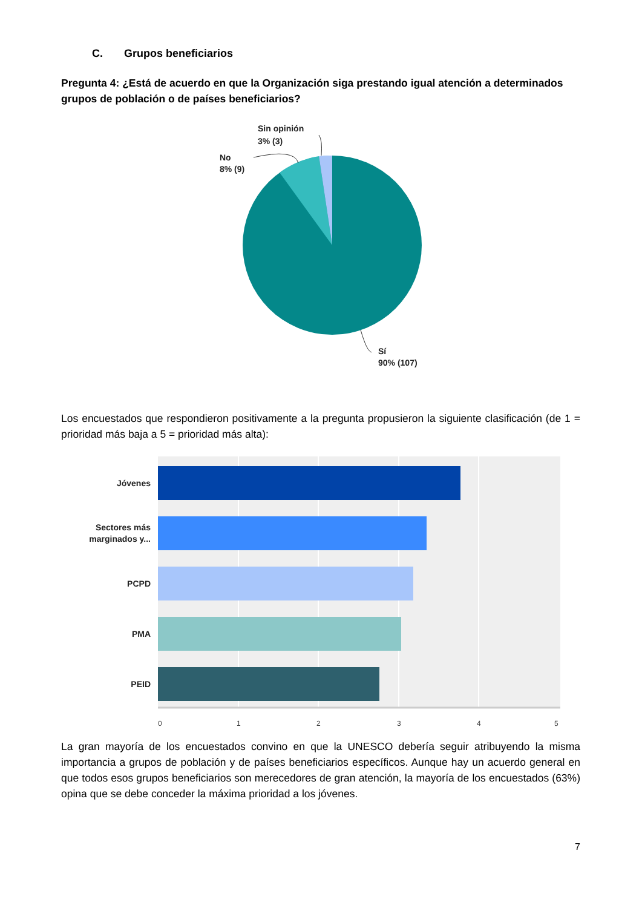C. Grupos beneficiarios
Pregunta 4: ¿Está de acuerdo en que la Organización siga prestando igual atención a determinados grupos de población o de países beneficiarios?
Sin opinión
3% (3)
No
8% (9)
Sí
90% (107)
Los encuestados que respondieron positivamente a la pregunta propusieron la siguiente clasificación (de 1 = prioridad más baja a 5 = prioridad más alta):
Jóvenes
Sectores más
marginados y...
PCPD
PMA
PEID
0
1
2
3
4
5
La gran mayoría de los encuestados convino en que la UNESCO debería seguir atribuyendo la misma importancia a grupos de población y de países beneficiarios específicos. Aunque hay un acuerdo general en que todos esos grupos beneficiarios son merecedores de gran atención, la mayoría de los encuestados (63%) opina que se debe conceder la máxima prioridad a los jóvenes.
7